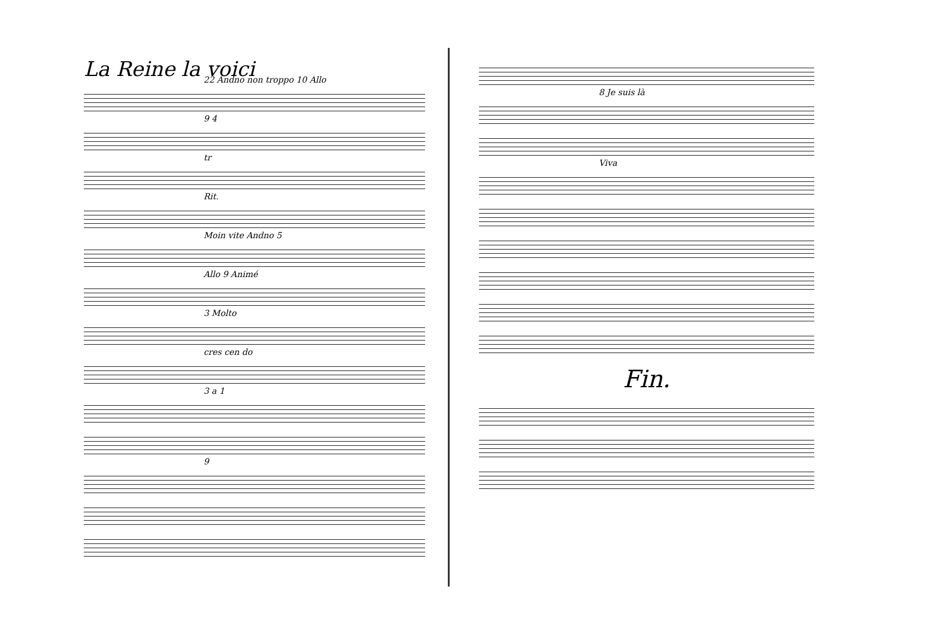La Reine la voici
22 Andno non troppo 10 Allo
9 4
tr
Rit.
Moin vite Andno 5
Allo 9 Animé
3 Molto
cres cen do
3 a 1
9
8 Je suis là
Viva
Fin.